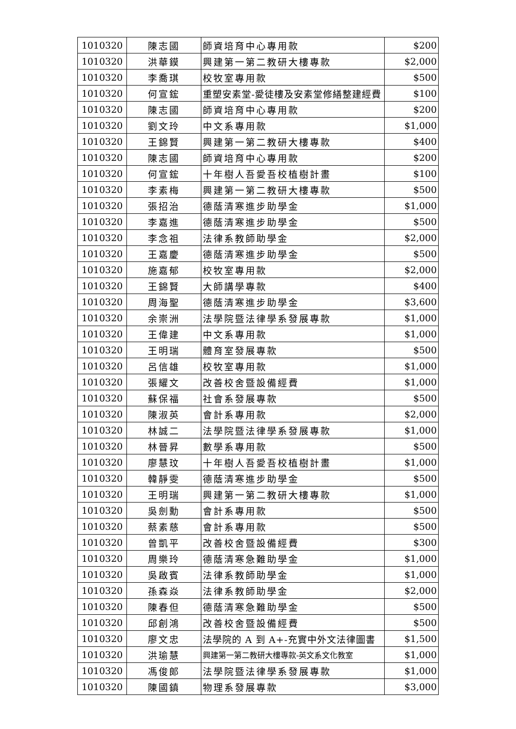| 1010320 | 陳志國 | 師資培育中心專用款 | $200 |
| 1010320 | 洪華鏌 | 興建第一第二教研大樓專款 | $2,000 |
| 1010320 | 李喬琪 | 校牧室專用款 | $500 |
| 1010320 | 何宣鋐 | 重塑安素堂-愛徒樓及安素堂修繕整建經費 | $100 |
| 1010320 | 陳志國 | 師資培育中心專用款 | $200 |
| 1010320 | 劉文玲 | 中文系專用款 | $1,000 |
| 1010320 | 王錦賢 | 興建第一第二教研大樓專款 | $400 |
| 1010320 | 陳志國 | 師資培育中心專用款 | $200 |
| 1010320 | 何宣鋐 | 十年樹人吾愛吾校植樹計畫 | $100 |
| 1010320 | 李素梅 | 興建第一第二教研大樓專款 | $500 |
| 1010320 | 張招治 | 德蔭清寒進步助學金 | $1,000 |
| 1010320 | 李嘉進 | 德蔭清寒進步助學金 | $500 |
| 1010320 | 李念祖 | 法律系教師助學金 | $2,000 |
| 1010320 | 王嘉慶 | 德蔭清寒進步助學金 | $500 |
| 1010320 | 施嘉郁 | 校牧室專用款 | $2,000 |
| 1010320 | 王錦賢 | 大師講學專款 | $400 |
| 1010320 | 周海聖 | 德蔭清寒進步助學金 | $3,600 |
| 1010320 | 余崇洲 | 法學院暨法律學系發展專款 | $1,000 |
| 1010320 | 王偉建 | 中文系專用款 | $1,000 |
| 1010320 | 王明瑞 | 體育室發展專款 | $500 |
| 1010320 | 呂信雄 | 校牧室專用款 | $1,000 |
| 1010320 | 張耀文 | 改善校舍暨設備經費 | $1,000 |
| 1010320 | 蘇保福 | 社會系發展專款 | $500 |
| 1010320 | 陳淑英 | 會計系專用款 | $2,000 |
| 1010320 | 林誠二 | 法學院暨法律學系發展專款 | $1,000 |
| 1010320 | 林晉昇 | 數學系專用款 | $500 |
| 1010320 | 廖慧玟 | 十年樹人吾愛吾校植樹計畫 | $1,000 |
| 1010320 | 韓靜雯 | 德蔭清寒進步助學金 | $500 |
| 1010320 | 王明瑞 | 興建第一第二教研大樓專款 | $1,000 |
| 1010320 | 吳劍勳 | 會計系專用款 | $500 |
| 1010320 | 蔡素慈 | 會計系專用款 | $500 |
| 1010320 | 曾凱平 | 改善校舍暨設備經費 | $300 |
| 1010320 | 周樂玲 | 德蔭清寒急難助學金 | $1,000 |
| 1010320 | 吳啟賓 | 法律系教師助學金 | $1,000 |
| 1010320 | 孫森焱 | 法律系教師助學金 | $2,000 |
| 1010320 | 陳春但 | 德蔭清寒急難助學金 | $500 |
| 1010320 | 邱創鴻 | 改善校舍暨設備經費 | $500 |
| 1010320 | 廖文忠 | 法學院的 A 到 A+-充實中外文法律圖書 | $1,500 |
| 1010320 | 洪瑜慧 | 興建第一第二教研大樓專款-英文系文化教室 | $1,000 |
| 1010320 | 馮俊郎 | 法學院暨法律學系發展專款 | $1,000 |
| 1010320 | 陳國鎮 | 物理系發展專款 | $3,000 |